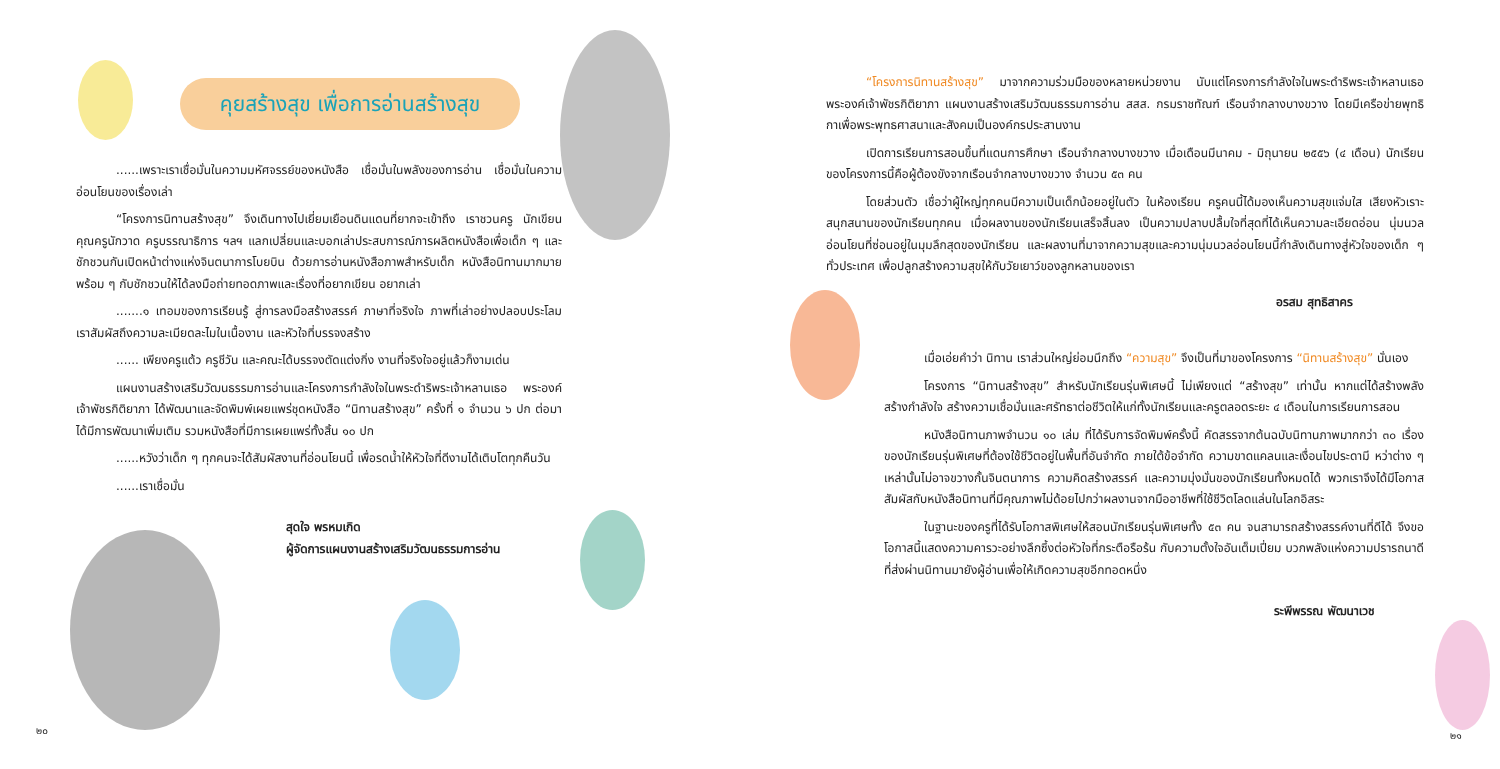คุยสร้างสุข เพื่อการอ่านสร้างสุข
......เพราะเราเชื่อมั่นในความมหัศจรรย์ของหนังสือ เชื่อมั่นในพลังของการอ่าน เชื่อมั่นในความอ่อนโยนของเรื่องเล่า
“โครงการนิทานสร้างสุข” จึงเดินทางไปเยี่ยมเยือนดินแดนที่ยากจะเข้าถึง เราชวนครู นักเขียน คุณครูนักวาด ครูบรรณาธิการ ฯลฯ แลกเปลี่ยนและบอกเล่าประสบการณ์การผลิตหนังสือเพื่อเด็ก ๆ และชักชวนกันเปิดหน้าต่างแห่งจินตนาการโบยบิน ด้วยการอ่านหนังสือภาพสำหรับเด็ก หนังสือนิทานมากมาย พร้อม ๆ กับชักชวนให้ได้ลงมือถ่ายทอดภาพและเรื่องที่อยากเขียน อยากเล่า
.......๑ เทอมของการเรียนรู้ สู่การลงมือสร้างสรรค์ ภาษาที่จริงใจ ภาพที่เล่าอย่างปลอบประโลม เราสัมผัสถึงความละเมียดละไมในเนื้องาน และหัวใจที่บรรจงสร้าง
...... เพียงครูแต้ว ครูชีวัน และคณะได้บรรจงตัดแต่งกิ่ง งานที่จริงใจอยู่แล้วก็งามเด่น
แผนงานสร้างเสริมวัฒนธรรมการอ่านและโครงการกำลังใจในพระดำริพระเจ้าหลานเธอ พระองค์เจ้าพัชรกิติยาภา ได้พัฒนาและจัดพิมพ์เผยแพร่ชุดหนังสือ “นิทานสร้างสุข” ครั้งที่ ๑ จำนวน ๖ ปก ต่อมาได้มีการพัฒนาเพิ่มเติม รวมหนังสือที่มีการเผยแพร่ทั้งสิ้น ๑๐ ปก
......หวังว่าเด็ก ๆ ทุกคนจะได้สัมผัสงานที่อ่อนโยนนี้ เพื่อรดน้ำให้หัวใจที่ดีงามได้เติบโตทุกคืนวัน
......เราเชื่อมั่น
สุดใจ พรหมเกิด
ผู้จัดการแผนงานสร้างเสริมวัฒนธรรมการอ่าน
๒๐
“โครงการนิทานสร้างสุข” มาจากความร่วมมือของหลายหน่วยงาน นับแต่โครงการกำลังใจในพระดำริพระเจ้าหลานเธอ พระองค์เจ้าพัชรกิติยาภา แผนงานสร้างเสริมวัฒนธรรมการอ่าน สสส. กรมราชทัณฑ์ เรือนจำกลางบางขวาง โดยมีเครือข่ายพุทธิกาเพื่อพระพุทธศาสนาและสังคมเป็นองค์กรประสานงาน
เปิดการเรียนการสอนขึ้นที่แดนการศึกษา เรือนจำกลางบางขวาง เมื่อเดือนมีนาคม - มิถุนายน ๒๕๕๖ (๔ เดือน) นักเรียนของโครงการนี้คือผู้ต้องขังจากเรือนจำกลางบางขวาง จำนวน ๕๓ คน
โดยส่วนตัว เชื่อว่าผู้ใหญ่ทุกคนมีความเป็นเด็กน้อยอยู่ในตัว ในห้องเรียน ครูคนนี้ได้มองเห็นความสุขแจ่มใส เสียงหัวเราะสนุกสนานของนักเรียนทุกคน เมื่อผลงานของนักเรียนเสร็จสิ้นลง เป็นความปลาบปลื้มใจที่สุดที่ได้เห็นความละเอียดอ่อน นุ่มนวลอ่อนโยนที่ซ่อนอยู่ในมุมลึกสุดของนักเรียน และผลงานที่มาจากความสุขและความนุ่มนวลอ่อนโยนนี้กำลังเดินทางสู่หัวใจของเด็ก ๆ ทั่วประเทศ เพื่อปลูกสร้างความสุขให้กับวัยเยาว์ของลูกหลานของเรา
อรสม สุทธิสาคร
เมื่อเอ่ยคำว่า นิทาน เราส่วนใหญ่ย่อมนึกถึง “ความสุข” จึงเป็นที่มาของโครงการ “นิทานสร้างสุข” นั่นเอง
โครงการ “นิทานสร้างสุข” สำหรับนักเรียนรุ่นพิเศษนี้ ไม่เพียงแต่ “สร้างสุข” เท่านั้น หากแต่ได้สร้างพลัง สร้างกำลังใจ สร้างความเชื่อมั่นและศรัทธาต่อชีวิตให้แก่ทั้งนักเรียนและครูตลอดระยะ ๔ เดือนในการเรียนการสอน
หนังสือนิทานภาพจำนวน ๑๐ เล่ม ที่ได้รับการจัดพิมพ์ครั้งนี้ คัดสรรจากต้นฉบับนิทานภาพมากกว่า ๓๐ เรื่อง ของนักเรียนรุ่นพิเศษที่ต้องใช้ชีวิตอยู่ในพื้นที่อันจำกัด ภายใต้ข้อจำกัด ความขาดแคลนและเงื่อนไขประดามี หว่าต่าง ๆ เหล่านั้นไม่อาจขวางกั้นจินตนาการ ความคิดสร้างสรรค์ และความมุ่งมั่นของนักเรียนทั้งหมดได้ พวกเราจึงได้มีโอกาสสัมผัสกับหนังสือนิทานที่มีคุณภาพไม่ด้อยไปกว่าผลงานจากมืออาชีพที่ใช้ชีวิตโลดแล่นในโลกอิสระ
ในฐานะของครูที่ได้รับโอกาสพิเศษให้สอนนักเรียนรุ่นพิเศษทั้ง ๕๓ คน จนสามารถสร้างสรรค์งานที่ดีได้ จึงขอโอกาสนี้แสดงความคารวะอย่างลึกซึ้งต่อหัวใจที่กระตือรือร้น กับความตั้งใจอันเต็มเปี่ยม บวกพลังแห่งความปรารถนาดีที่ส่งผ่านนิทานมายังผู้อ่านเพื่อให้เกิดความสุขอีกทอดหนึ่ง
ระพีพรรณ พัฒนาเวช
๒๑